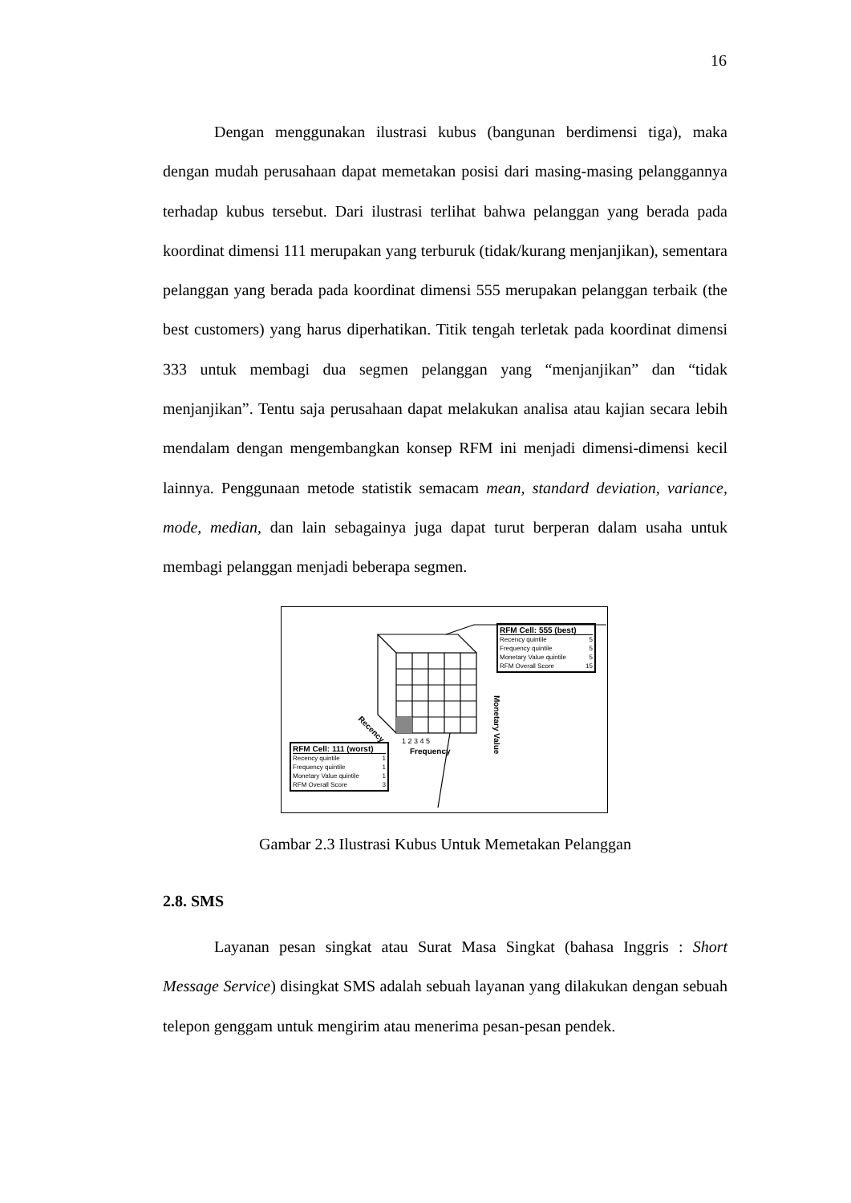16
Dengan menggunakan ilustrasi kubus (bangunan berdimensi tiga), maka dengan mudah perusahaan dapat memetakan posisi dari masing-masing pelanggannya terhadap kubus tersebut. Dari ilustrasi terlihat bahwa pelanggan yang berada pada koordinat dimensi 111 merupakan yang terburuk (tidak/kurang menjanjikan), sementara pelanggan yang berada pada koordinat dimensi 555 merupakan pelanggan terbaik (the best customers) yang harus diperhatikan. Titik tengah terletak pada koordinat dimensi 333 untuk membagi dua segmen pelanggan yang “menjanjikan” dan “tidak menjanjikan”. Tentu saja perusahaan dapat melakukan analisa atau kajian secara lebih mendalam dengan mengembangkan konsep RFM ini menjadi dimensi-dimensi kecil lainnya. Penggunaan metode statistik semacam mean, standard deviation, variance, mode, median, dan lain sebagainya juga dapat turut berperan dalam usaha untuk membagi pelanggan menjadi beberapa segmen.
1 2 3 4 5
Frequency
Monetary Value
Recency
RFM Cell: 555 (best)
Recency quintile 5
Frequency quintile 5
Monetary Value quintile 5
RFM Overall Score 15
RFM Cell: 111 (worst)
Recency quintile 1
Frequency quintile 1
Monetary Value quintile 1
RFM Overall Score 3
Gambar 2.3 Ilustrasi Kubus Untuk Memetakan Pelanggan
2.8. SMS
Layanan pesan singkat atau Surat Masa Singkat (bahasa Inggris : Short Message Service) disingkat SMS adalah sebuah layanan yang dilakukan dengan sebuah telepon genggam untuk mengirim atau menerima pesan-pesan pendek.